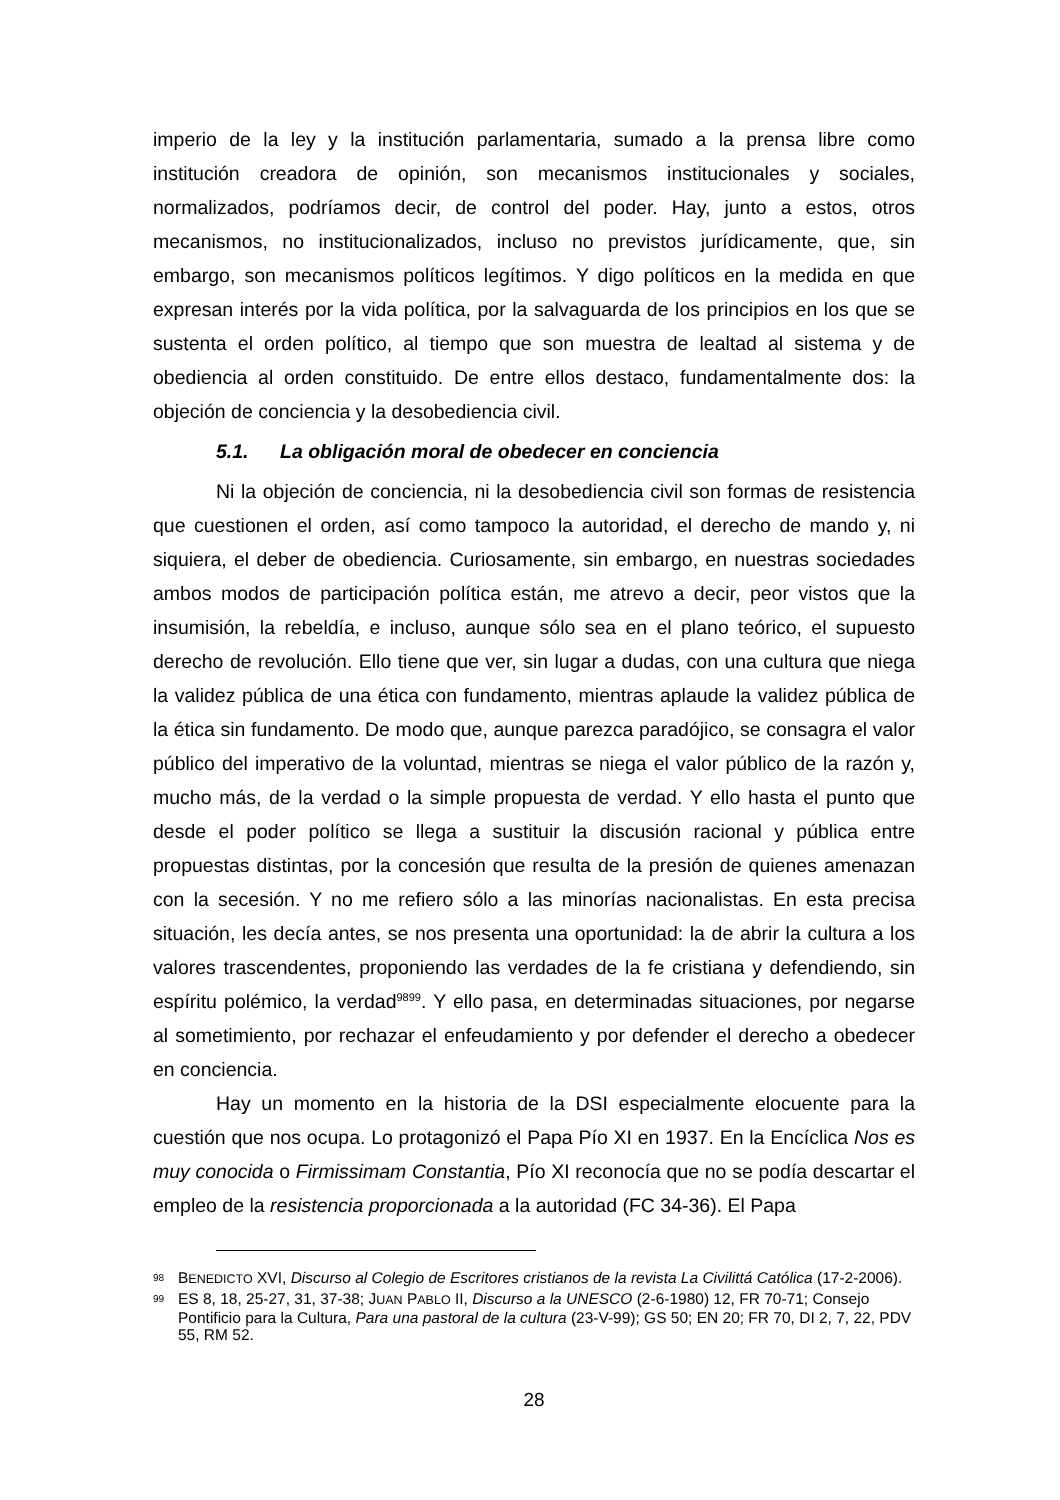imperio de la ley y la institución parlamentaria, sumado a la prensa libre como institución creadora de opinión, son mecanismos institucionales y sociales, normalizados, podríamos decir, de control del poder. Hay, junto a estos, otros mecanismos, no institucionalizados, incluso no previstos jurídicamente, que, sin embargo, son mecanismos políticos legítimos. Y digo políticos en la medida en que expresan interés por la vida política, por la salvaguarda de los principios en los que se sustenta el orden político, al tiempo que son muestra de lealtad al sistema y de obediencia al orden constituido. De entre ellos destaco, fundamentalmente dos: la objeción de conciencia y la desobediencia civil.
5.1. La obligación moral de obedecer en conciencia
Ni la objeción de conciencia, ni la desobediencia civil son formas de resistencia que cuestionen el orden, así como tampoco la autoridad, el derecho de mando y, ni siquiera, el deber de obediencia. Curiosamente, sin embargo, en nuestras sociedades ambos modos de participación política están, me atrevo a decir, peor vistos que la insumisión, la rebeldía, e incluso, aunque sólo sea en el plano teórico, el supuesto derecho de revolución. Ello tiene que ver, sin lugar a dudas, con una cultura que niega la validez pública de una ética con fundamento, mientras aplaude la validez pública de la ética sin fundamento. De modo que, aunque parezca paradójico, se consagra el valor público del imperativo de la voluntad, mientras se niega el valor público de la razón y, mucho más, de la verdad o la simple propuesta de verdad. Y ello hasta el punto que desde el poder político se llega a sustituir la discusión racional y pública entre propuestas distintas, por la concesión que resulta de la presión de quienes amenazan con la secesión. Y no me refiero sólo a las minorías nacionalistas. En esta precisa situación, les decía antes, se nos presenta una oportunidad: la de abrir la cultura a los valores trascendentes, proponiendo las verdades de la fe cristiana y defendiendo, sin espíritu polémico, la verdad<sup>98</sup><sup>99</sup>. Y ello pasa, en determinadas situaciones, por negarse al sometimiento, por rechazar el enfeudamiento y por defender el derecho a obedecer en conciencia.
Hay un momento en la historia de la DSI especialmente elocuente para la cuestión que nos ocupa. Lo protagonizó el Papa Pío XI en 1937. En la Encíclica Nos es muy conocida o Firmissimam Constantia, Pío XI reconocía que no se podía descartar el empleo de la resistencia proporcionada a la autoridad (FC 34-36). El Papa
98 BENEDICTO XVI, Discurso al Colegio de Escritores cristianos de la revista La Civilittá Católica (17-2-2006).
99 ES 8, 18, 25-27, 31, 37-38; JUAN PABLO II, Discurso a la UNESCO (2-6-1980) 12, FR 70-71; Consejo Pontificio para la Cultura, Para una pastoral de la cultura (23-V-99); GS 50; EN 20; FR 70, DI 2, 7, 22, PDV 55, RM 52.
28